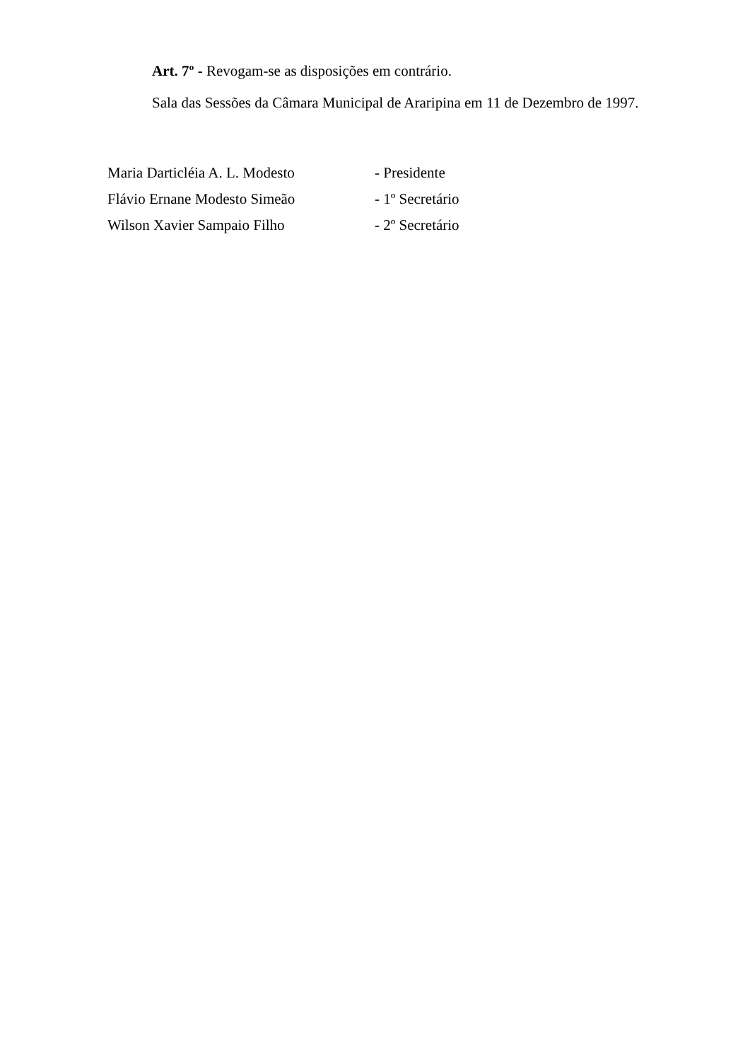Art. 7º - Revogam-se as disposições em contrário.
Sala das Sessões da Câmara Municipal de Araripina em 11 de Dezembro de 1997.
Maria Darticléia A. L. Modesto - Presidente
Flávio Ernane Modesto Simeão - 1º Secretário
Wilson Xavier Sampaio Filho - 2º Secretário